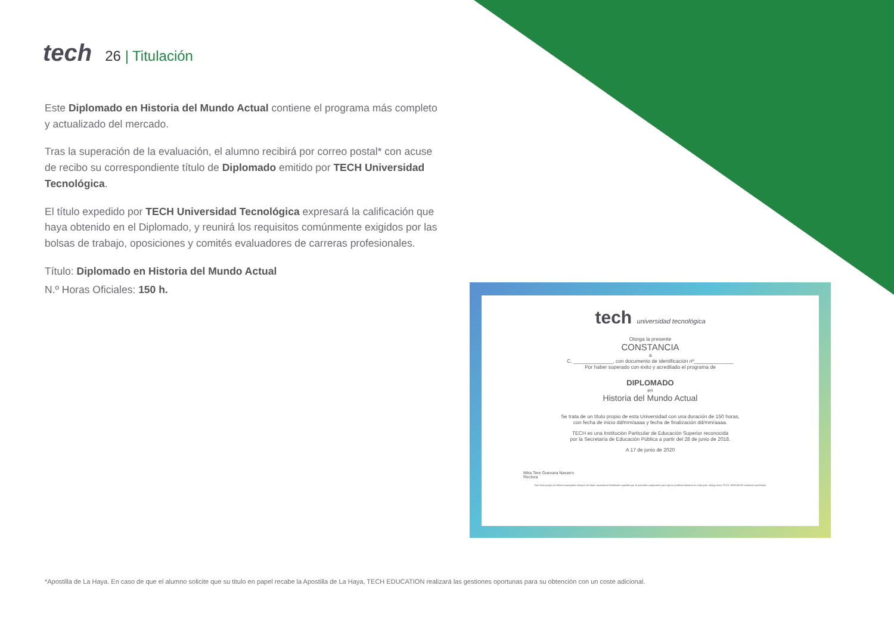tech
26 | Titulación
Este Diplomado en Historia del Mundo Actual contiene el programa más completo y actualizado del mercado.
Tras la superación de la evaluación, el alumno recibirá por correo postal* con acuse de recibo su correspondiente título de Diplomado emitido por TECH Universidad Tecnológica.
El título expedido por TECH Universidad Tecnológica expresará la calificación que haya obtenido en el Diplomado, y reunirá los requisitos comúnmente exigidos por las bolsas de trabajo, oposiciones y comités evaluadores de carreras profesionales.
Título: Diplomado en Historia del Mundo Actual
N.º Horas Oficiales: 150 h.
tech universidad tecnológica
Otorga la presente
CONSTANCIA
a
C. ______________, con documento de identificación nº______________
Por haber superado con éxito y acreditado el programa de
DIPLOMADO
en
Historia del Mundo Actual
Se trata de un título propio de esta Universidad con una duración de 150 horas,
con fecha de inicio dd/mm/aaaa y fecha de finalización dd/mm/aaaa.
TECH es una Institución Particular de Educación Superior reconocida
por la Secretaría de Educación Pública a partir del 28 de junio de 2018.
A 17 de junio de 2020
Mtra.Tere Guevara Navarro
Rectora
Este título propio se deberá acompañar siempre del título universitario habilitante expedido por la autoridad competente para ejercer profesionalmente en cada país. código único TECH: AFWOR23S techtitute.com/títulos
*Apostilla de La Haya. En caso de que el alumno solicite que su titulo en papel recabe la Apostilla de La Haya, TECH EDUCATION realizará las gestiones oportunas para su obtención con un coste adicional.